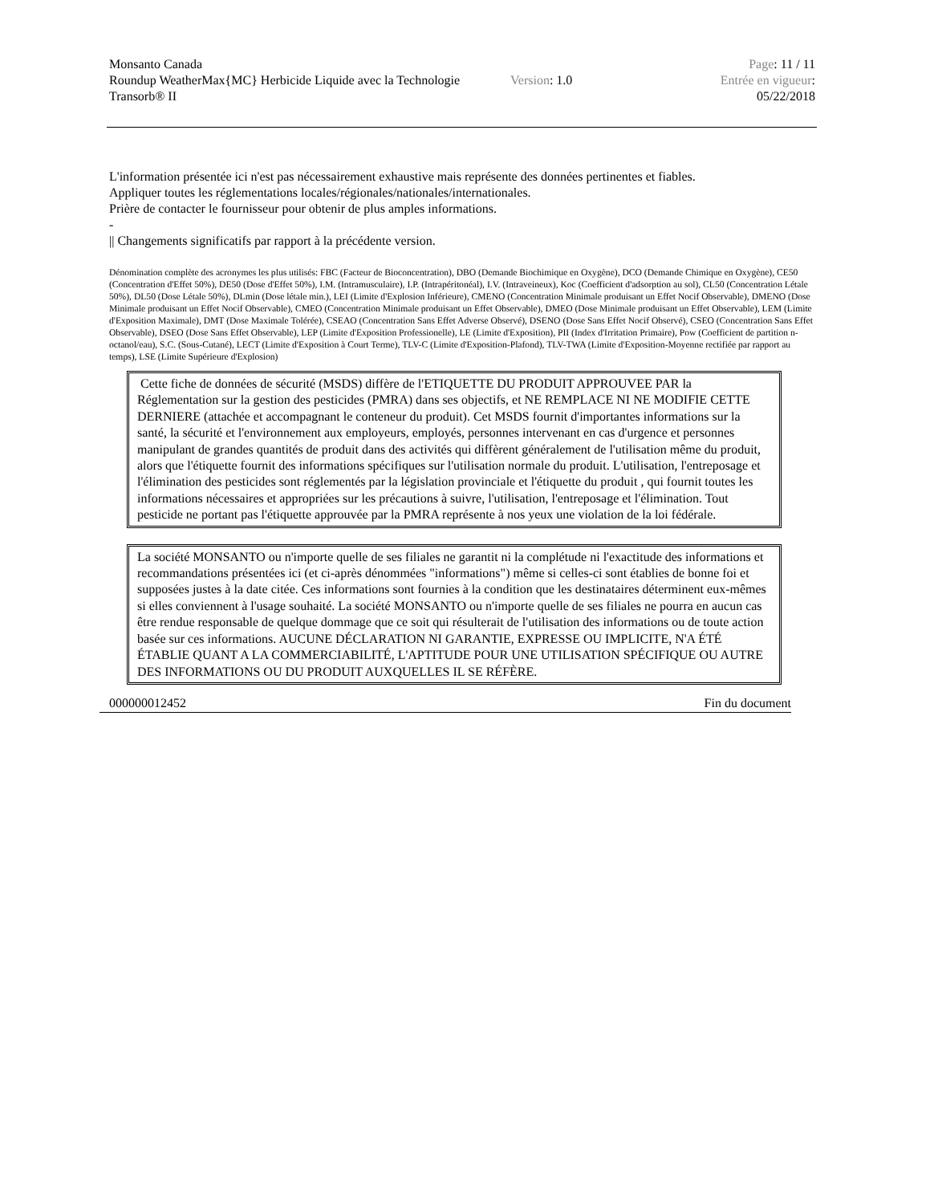Monsanto Canada
Roundup WeatherMax{MC} Herbicide Liquide avec la Technologie Transorb® II
Version: 1.0
Page: 11 / 11
Entrée en vigueur:
05/22/2018
L'information présentée ici n'est pas nécessairement exhaustive mais représente des données pertinentes et fiables.
Appliquer toutes les réglementations locales/régionales/nationales/internationales.
Prière de contacter le fournisseur pour obtenir de plus amples informations.
-
|| Changements significatifs par rapport à la précédente version.
Dénomination complète des acronymes les plus utilisés: FBC (Facteur de Bioconcentration), DBO (Demande Biochimique en Oxygène), DCO (Demande Chimique en Oxygène), CE50 (Concentration d'Effet 50%), DE50 (Dose d'Effet 50%), I.M. (Intramusculaire), I.P. (Intrapéritonéal), I.V. (Intraveineux), Koc (Coefficient d'adsorption au sol), CL50 (Concentration Létale 50%), DL50 (Dose Létale 50%), DLmin (Dose létale min.), LEI (Limite d'Explosion Inférieure), CMENO (Concentration Minimale produisant un Effet Nocif Observable), DMENO (Dose Minimale produisant un Effet Nocif Observable), CMEO (Concentration Minimale produisant un Effet Observable), DMEO (Dose Minimale produisant un Effet Observable), LEM (Limite d'Exposition Maximale), DMT (Dose Maximale Tolérée), CSEAO (Concentration Sans Effet Adverse Observé), DSENO (Dose Sans Effet Nocif Observé), CSEO (Concentration Sans Effet Observable), DSEO (Dose Sans Effet Observable), LEP (Limite d'Exposition Professionelle), LE (Limite d'Exposition), PII (Index d'Irritation Primaire), Pow (Coefficient de partition n-octanol/eau), S.C. (Sous-Cutané), LECT (Limite d'Exposition à Court Terme), TLV-C (Limite d'Exposition-Plafond), TLV-TWA (Limite d'Exposition-Moyenne rectifiée par rapport au temps), LSE (Limite Supérieure d'Explosion)
Cette fiche de données de sécurité (MSDS) diffère de l'ETIQUETTE DU PRODUIT APPROUVEE PAR la Réglementation sur la gestion des pesticides (PMRA) dans ses objectifs, et NE REMPLACE NI NE MODIFIE CETTE DERNIERE (attachée et accompagnant le conteneur du produit). Cet MSDS fournit d'importantes informations sur la santé, la sécurité et l'environnement aux employeurs, employés, personnes intervenant en cas d'urgence et personnes manipulant de grandes quantités de produit dans des activités qui diffèrent généralement de l'utilisation même du produit, alors que l'étiquette fournit des informations spécifiques sur l'utilisation normale du produit. L'utilisation, l'entreposage et l'élimination des pesticides sont réglementés par la législation provinciale et l'étiquette du produit , qui fournit toutes les informations nécessaires et appropriées sur les précautions à suivre, l'utilisation, l'entreposage et l'élimination. Tout pesticide ne portant pas l'étiquette approuvée par la PMRA représente à nos yeux une violation de la loi fédérale.
La société MONSANTO ou n'importe quelle de ses filiales ne garantit ni la complétude ni l'exactitude des informations et recommandations présentées ici (et ci-après dénommées "informations") même si celles-ci sont établies de bonne foi et supposées justes à la date citée. Ces informations sont fournies à la condition que les destinataires déterminent eux-mêmes si elles conviennent à l'usage souhaité. La société MONSANTO ou n'importe quelle de ses filiales ne pourra en aucun cas être rendue responsable de quelque dommage que ce soit qui résulterait de l'utilisation des informations ou de toute action basée sur ces informations. AUCUNE DÉCLARATION NI GARANTIE, EXPRESSE OU IMPLICITE, N'A ÉTÉ ÉTABLIE QUANT A LA COMMERCIABILITÉ, L'APTITUDE POUR UNE UTILISATION SPÉCIFIQUE OU AUTRE DES INFORMATIONS OU DU PRODUIT AUXQUELLES IL SE RÉFÈRE.
000000012452 Fin du document